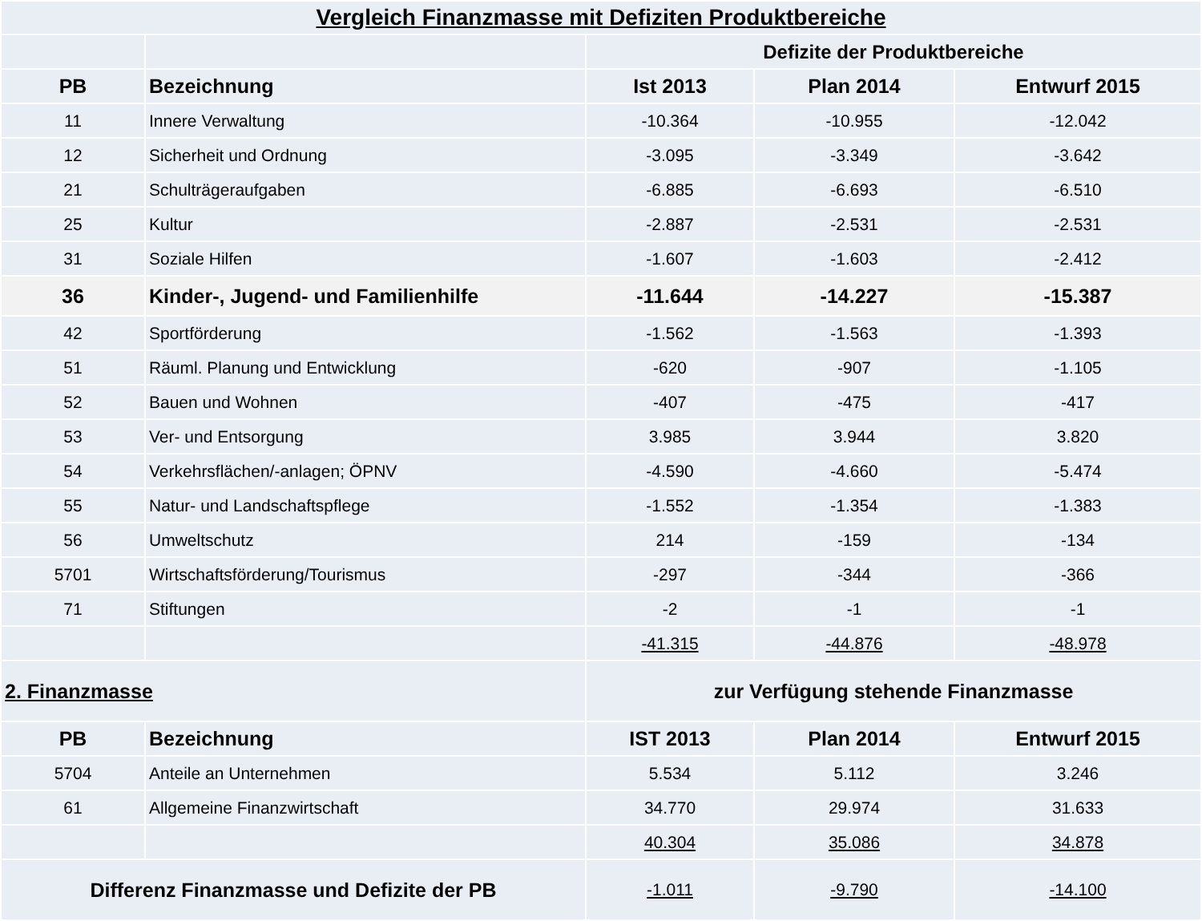| Vergleich Finanzmasse mit Defiziten Produktbereiche | | | | |
| | | Defizite der Produktbereiche | | |
| PB | Bezeichnung | Ist 2013 | Plan 2014 | Entwurf 2015 |
| 11 | Innere Verwaltung | -10.364 | -10.955 | -12.042 |
| 12 | Sicherheit und Ordnung | -3.095 | -3.349 | -3.642 |
| 21 | Schulträgeraufgaben | -6.885 | -6.693 | -6.510 |
| 25 | Kultur | -2.887 | -2.531 | -2.531 |
| 31 | Soziale Hilfen | -1.607 | -1.603 | -2.412 |
| 36 | Kinder-, Jugend- und Familienhilfe | -11.644 | -14.227 | -15.387 |
| 42 | Sportförderung | -1.562 | -1.563 | -1.393 |
| 51 | Räuml. Planung und Entwicklung | -620 | -907 | -1.105 |
| 52 | Bauen und Wohnen | -407 | -475 | -417 |
| 53 | Ver- und Entsorgung | 3.985 | 3.944 | 3.820 |
| 54 | Verkehrsflächen/-anlagen; ÖPNV | -4.590 | -4.660 | -5.474 |
| 55 | Natur- und Landschaftspflege | -1.552 | -1.354 | -1.383 |
| 56 | Umweltschutz | 214 | -159 | -134 |
| 5701 | Wirtschaftsförderung/Tourismus | -297 | -344 | -366 |
| 71 | Stiftungen | -2 | -1 | -1 |
| | | -41.315 | -44.876 | -48.978 |
| 2. Finanzmasse | | zur Verfügung stehende Finanzmasse | | |
| PB | Bezeichnung | IST 2013 | Plan 2014 | Entwurf 2015 |
| 5704 | Anteile an Unternehmen | 5.534 | 5.112 | 3.246 |
| 61 | Allgemeine Finanzwirtschaft | 34.770 | 29.974 | 31.633 |
| | | 40.304 | 35.086 | 34.878 |
| Differenz Finanzmasse und Defizite der PB | | -1.011 | -9.790 | -14.100 |